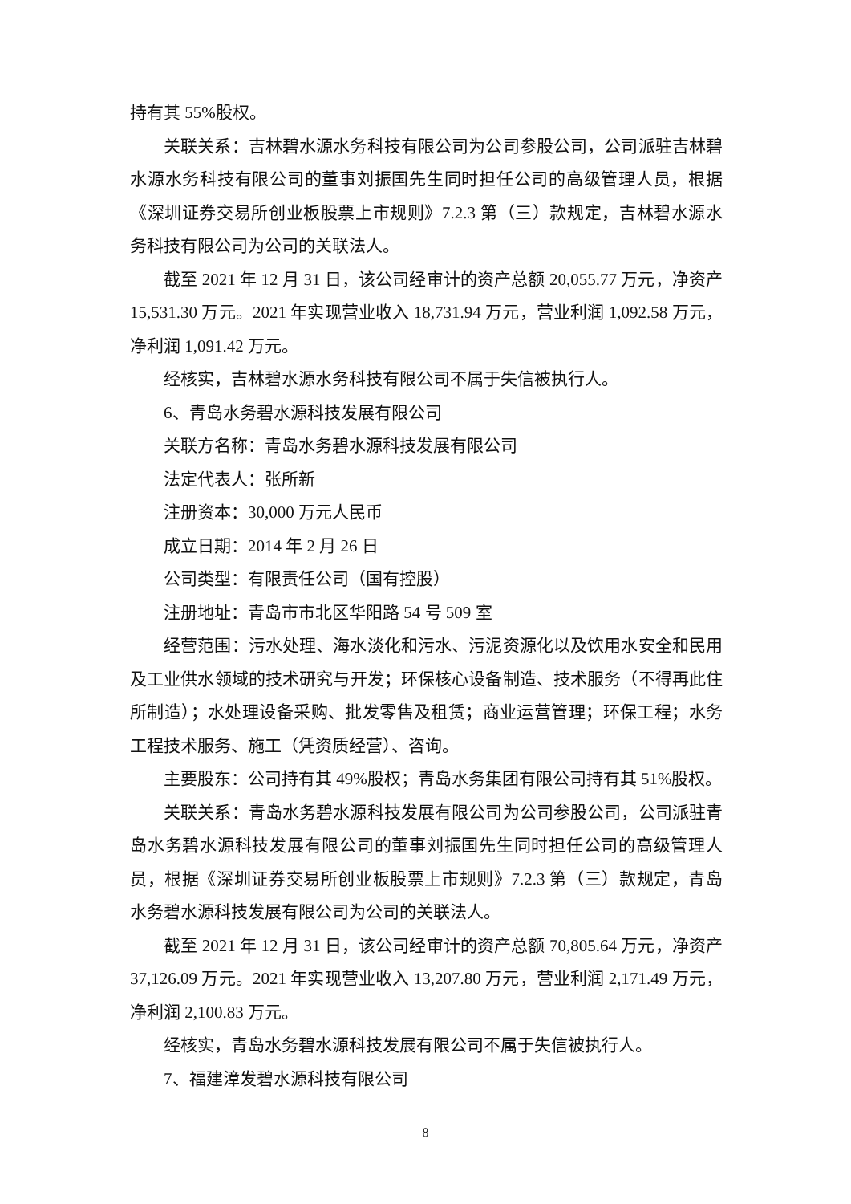持有其 55%股权。
关联关系：吉林碧水源水务科技有限公司为公司参股公司，公司派驻吉林碧水源水务科技有限公司的董事刘振国先生同时担任公司的高级管理人员，根据《深圳证券交易所创业板股票上市规则》7.2.3 第（三）款规定，吉林碧水源水务科技有限公司为公司的关联法人。
截至 2021 年 12 月 31 日，该公司经审计的资产总额 20,055.77 万元，净资产 15,531.30 万元。2021 年实现营业收入 18,731.94 万元，营业利润 1,092.58 万元，净利润 1,091.42 万元。
经核实，吉林碧水源水务科技有限公司不属于失信被执行人。
6、青岛水务碧水源科技发展有限公司
关联方名称：青岛水务碧水源科技发展有限公司
法定代表人：张所新
注册资本：30,000 万元人民币
成立日期：2014 年 2 月 26 日
公司类型：有限责任公司（国有控股）
注册地址：青岛市市北区华阳路 54 号 509 室
经营范围：污水处理、海水淡化和污水、污泥资源化以及饮用水安全和民用及工业供水领域的技术研究与开发；环保核心设备制造、技术服务（不得再此住所制造）；水处理设备采购、批发零售及租赁；商业运营管理；环保工程；水务工程技术服务、施工（凭资质经营）、咨询。
主要股东：公司持有其 49%股权；青岛水务集团有限公司持有其 51%股权。
关联关系：青岛水务碧水源科技发展有限公司为公司参股公司，公司派驻青岛水务碧水源科技发展有限公司的董事刘振国先生同时担任公司的高级管理人员，根据《深圳证券交易所创业板股票上市规则》7.2.3 第（三）款规定，青岛水务碧水源科技发展有限公司为公司的关联法人。
截至 2021 年 12 月 31 日，该公司经审计的资产总额 70,805.64 万元，净资产 37,126.09 万元。2021 年实现营业收入 13,207.80 万元，营业利润 2,171.49 万元，净利润 2,100.83 万元。
经核实，青岛水务碧水源科技发展有限公司不属于失信被执行人。
7、福建漳发碧水源科技有限公司
8